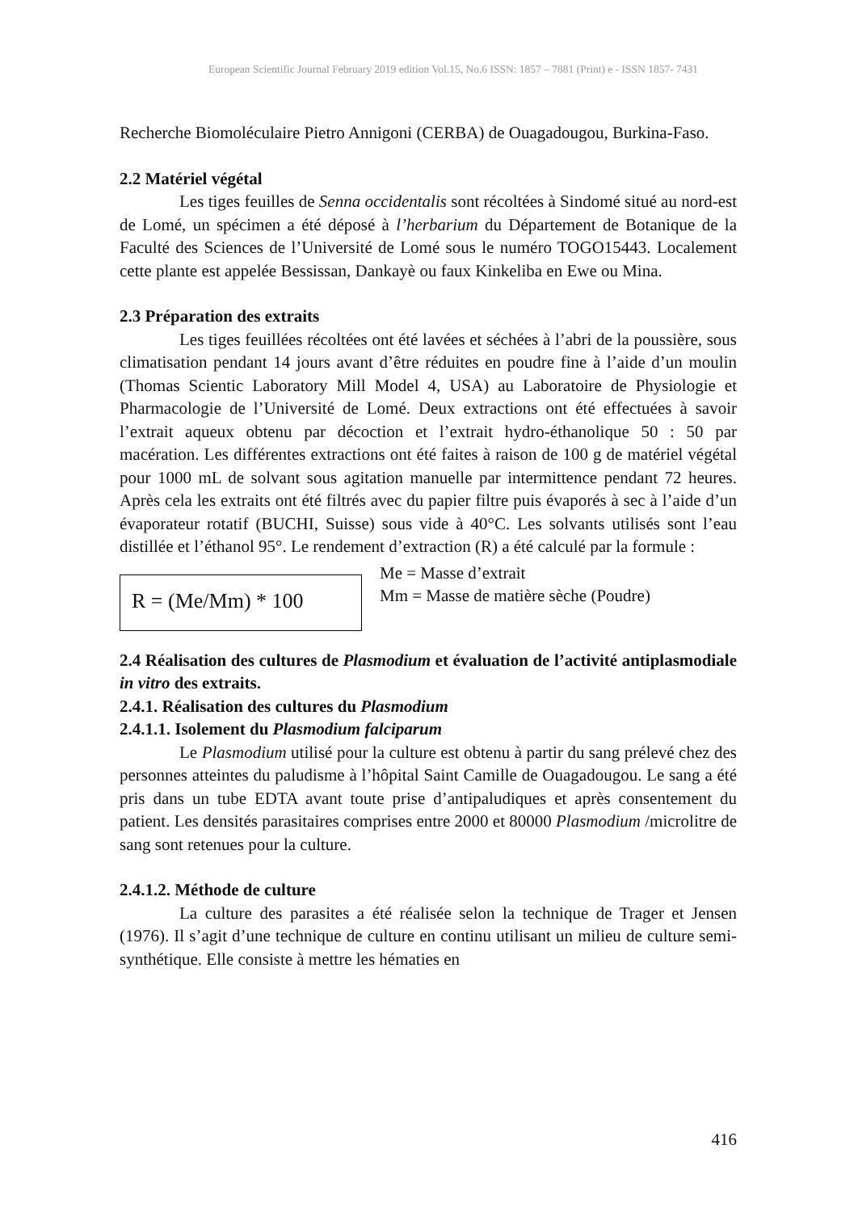European Scientific Journal February 2019 edition Vol.15, No.6 ISSN: 1857 – 7881 (Print) e - ISSN 1857- 7431
Recherche Biomoléculaire Pietro Annigoni (CERBA) de Ouagadougou, Burkina-Faso.
2.2 Matériel végétal
Les tiges feuilles de Senna occidentalis sont récoltées à Sindomé situé au nord-est de Lomé, un spécimen a été déposé à l’herbarium du Département de Botanique de la Faculté des Sciences de l’Université de Lomé sous le numéro TOGO15443. Localement cette plante est appelée Bessissan, Dankayè ou faux Kinkeliba en Ewe ou Mina.
2.3 Préparation des extraits
Les tiges feuillées récoltées ont été lavées et séchées à l’abri de la poussière, sous climatisation pendant 14 jours avant d’être réduites en poudre fine à l’aide d’un moulin (Thomas Scientic Laboratory Mill Model 4, USA) au Laboratoire de Physiologie et Pharmacologie de l’Université de Lomé. Deux extractions ont été effectuées à savoir l’extrait aqueux obtenu par décoction et l’extrait hydro-éthanolique 50 : 50 par macération. Les différentes extractions ont été faites à raison de 100 g de matériel végétal pour 1000 mL de solvant sous agitation manuelle par intermittence pendant 72 heures. Après cela les extraits ont été filtrés avec du papier filtre puis évaporés à sec à l’aide d’un évaporateur rotatif (BUCHI, Suisse) sous vide à 40°C. Les solvants utilisés sont l’eau distillée et l’éthanol 95°. Le rendement d’extraction (R) a été calculé par la formule :
R = (Me/Mm) * 100
Me = Masse d’extrait
Mm = Masse de matière sèche (Poudre)
2.4 Réalisation des cultures de Plasmodium et évaluation de l’activité antiplasmodiale in vitro des extraits.
2.4.1. Réalisation des cultures du Plasmodium
2.4.1.1. Isolement du Plasmodium falciparum
Le Plasmodium utilisé pour la culture est obtenu à partir du sang prélevé chez des personnes atteintes du paludisme à l’hôpital Saint Camille de Ouagadougou. Le sang a été pris dans un tube EDTA avant toute prise d’antipaludiques et après consentement du patient. Les densités parasitaires comprises entre 2000 et 80000 Plasmodium /microlitre de sang sont retenues pour la culture.
2.4.1.2. Méthode de culture
La culture des parasites a été réalisée selon la technique de Trager et Jensen (1976). Il s’agit d’une technique de culture en continu utilisant un milieu de culture semi-synthétique. Elle consiste à mettre les hématies en
416